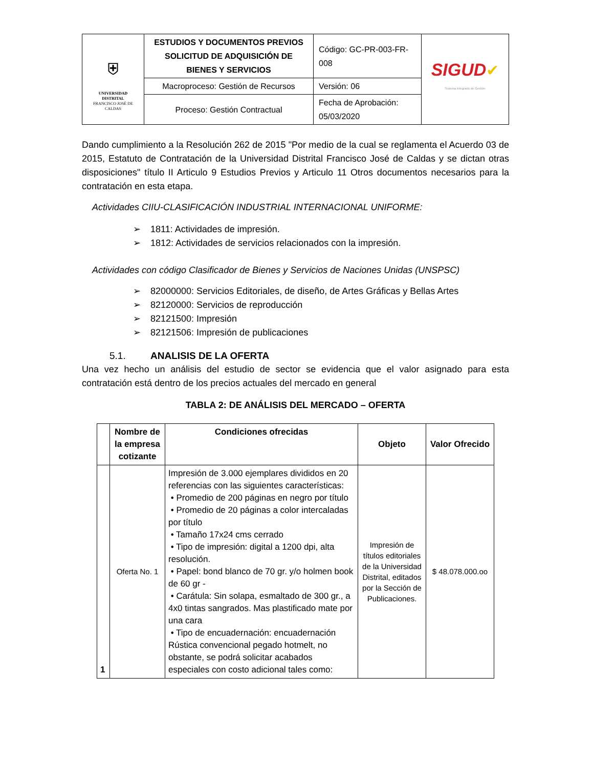| ⛨ UNIVERSIDAD DISTRITAL FRANCISCO JOSÉ DE CALDAS | ESTUDIOS Y DOCUMENTOS PREVIOS SOLICITUD DE ADQUISICIÓN DE BIENES Y SERVICIOS | Código: GC-PR-003-FR-008 | SIGUD ✔ Sistema Integrado de Gestión |
| | Macroproceso: Gestión de Recursos | Versión: 06 | |
| | Proceso: Gestión Contractual | Fecha de Aprobación: 05/03/2020 | |
Dando cumplimiento a la Resolución 262 de 2015 "Por medio de la cual se reglamenta el Acuerdo 03 de 2015, Estatuto de Contratación de la Universidad Distrital Francisco José de Caldas y se dictan otras disposiciones" título II Articulo 9 Estudios Previos y Articulo 11 Otros documentos necesarios para la contratación en esta etapa.
Actividades CIIU-CLASIFICACIÓN INDUSTRIAL INTERNACIONAL UNIFORME:
➢ 1811: Actividades de impresión.
➢ 1812: Actividades de servicios relacionados con la impresión.
Actividades con código Clasificador de Bienes y Servicios de Naciones Unidas (UNSPSC)
➢ 82000000: Servicios Editoriales, de diseño, de Artes Gráficas y Bellas Artes
➢ 82120000: Servicios de reproducción
➢ 82121500: Impresión
➢ 82121506: Impresión de publicaciones
5.1. ANALISIS DE LA OFERTA
Una vez hecho un análisis del estudio de sector se evidencia que el valor asignado para esta contratación está dentro de los precios actuales del mercado en general
TABLA 2: DE ANÁLISIS DEL MERCADO – OFERTA
| | Nombre de la empresa cotizante | Condiciones ofrecidas | Objeto | Valor Ofrecido |
| --- | --- | --- | --- | --- |
| 1 | Oferta No. 1 | Impresión de 3.000 ejemplares divididos en 20 referencias con las siguientes características: • Promedio de 200 páginas en negro por título • Promedio de 20 páginas a color intercaladas por título • Tamaño 17x24 cms cerrado • Tipo de impresión: digital a 1200 dpi, alta resolución. • Papel: bond blanco de 70 gr. y/o holmen book de 60 gr - • Carátula: Sin solapa, esmaltado de 300 gr., a 4x0 tintas sangrados. Mas plastificado mate por una cara • Tipo de encuadernación: encuadernación Rústica convencional pegado hotmelt, no obstante, se podrá solicitar acabados especiales con costo adicional tales como: | Impresión de títulos editoriales de la Universidad Distrital, editados por la Sección de Publicaciones. | $ 48.078.000.oo |